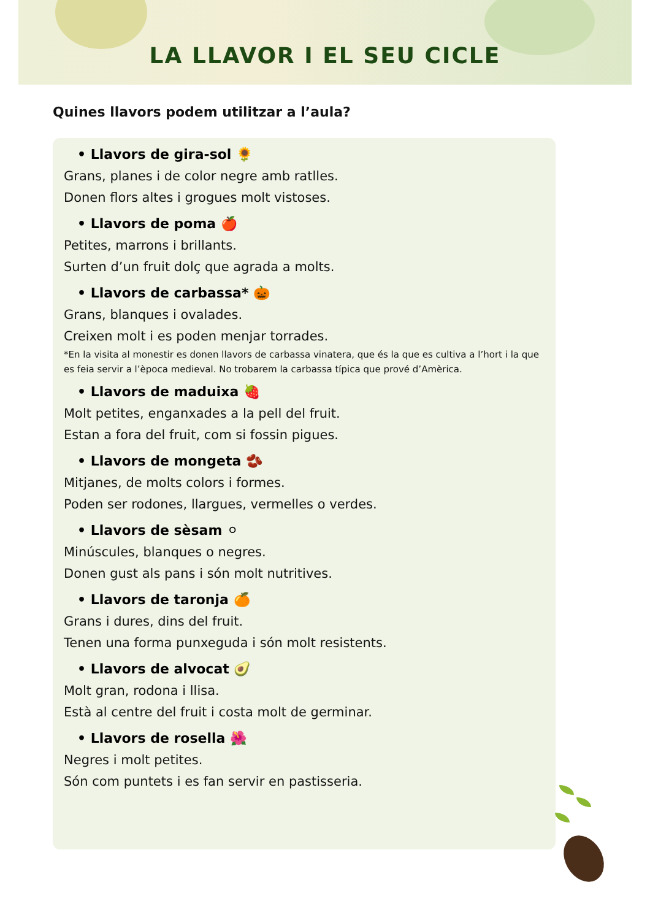LA LLAVOR I EL SEU CICLE
Quines llavors podem utilitzar a l’aula?
• Llavors de gira-sol 🌻
Grans, planes i de color negre amb ratlles.
Donen flors altes i grogues molt vistoses.
• Llavors de poma 🍎
Petites, marrons i brillants.
Surten d’un fruit dolç que agrada a molts.
• Llavors de carbassa* 🎃
Grans, blanques i ovalades.
Creixen molt i es poden menjar torrades.
*En la visita al monestir es donen llavors de carbassa vinatera, que és la que es cultiva a l’hort i la que es feia servir a l’època medieval. No trobarem la carbassa típica que prové d’Amèrica.
• Llavors de maduixa 🍓
Molt petites, enganxades a la pell del fruit.
Estan a fora del fruit, com si fossin pigues.
• Llavors de mongeta 🫘
Mitjanes, de molts colors i formes.
Poden ser rodones, llargues, vermelles o verdes.
• Llavors de sèsam ⚪
Minúscules, blanques o negres.
Donen gust als pans i són molt nutritives.
• Llavors de taronja 🍊
Grans i dures, dins del fruit.
Tenen una forma punxeguda i són molt resistents.
• Llavors de alvocat 🥑
Molt gran, rodona i llisa.
Està al centre del fruit i costa molt de germinar.
• Llavors de rosella 🌺
Negres i molt petites.
Són com puntets i es fan servir en pastisseria.